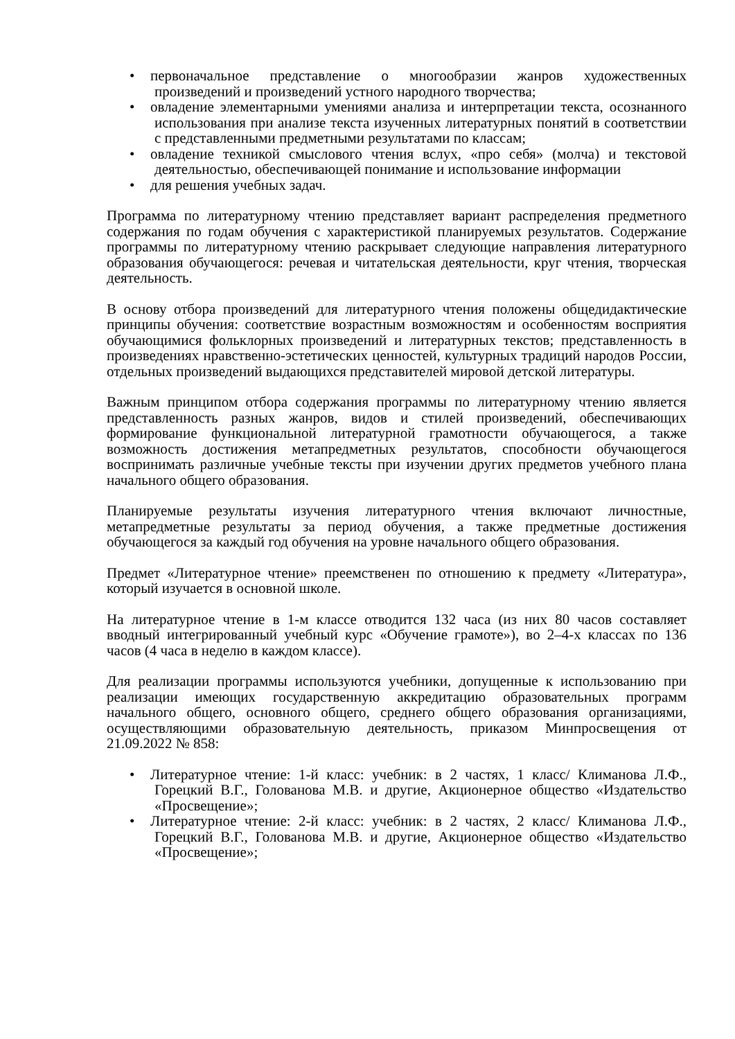• первоначальное представление о многообразии жанров художественных произведений и произведений устного народного творчества;
• овладение элементарными умениями анализа и интерпретации текста, осознанного использования при анализе текста изученных литературных понятий в соответствии с представленными предметными результатами по классам;
• овладение техникой смыслового чтения вслух, «про себя» (молча) и текстовой деятельностью, обеспечивающей понимание и использование информации
• для решения учебных задач.
Программа по литературному чтению представляет вариант распределения предметного содержания по годам обучения с характеристикой планируемых результатов. Содержание программы по литературному чтению раскрывает следующие направления литературного образования обучающегося: речевая и читательская деятельности, круг чтения, творческая деятельность.
В основу отбора произведений для литературного чтения положены общедидактические принципы обучения: соответствие возрастным возможностям и особенностям восприятия обучающимися фольклорных произведений и литературных текстов; представленность в произведениях нравственно-эстетических ценностей, культурных традиций народов России, отдельных произведений выдающихся представителей мировой детской литературы.
Важным принципом отбора содержания программы по литературному чтению является представленность разных жанров, видов и стилей произведений, обеспечивающих формирование функциональной литературной грамотности обучающегося, а также возможность достижения метапредметных результатов, способности обучающегося воспринимать различные учебные тексты при изучении других предметов учебного плана начального общего образования.
Планируемые результаты изучения литературного чтения включают личностные, метапредметные результаты за период обучения, а также предметные достижения обучающегося за каждый год обучения на уровне начального общего образования.
Предмет «Литературное чтение» преемственен по отношению к предмету «Литература», который изучается в основной школе.
На литературное чтение в 1-м классе отводится 132 часа (из них 80 часов составляет вводный интегрированный учебный курс «Обучение грамоте»), во 2–4-х классах по 136 часов (4 часа в неделю в каждом классе).
Для реализации программы используются учебники, допущенные к использованию при реализации имеющих государственную аккредитацию образовательных программ начального общего, основного общего, среднего общего образования организациями, осуществляющими образовательную деятельность, приказом Минпросвещения от 21.09.2022 № 858:
• Литературное чтение: 1-й класс: учебник: в 2 частях, 1 класс/ Климанова Л.Ф., Горецкий В.Г., Голованова М.В. и другие, Акционерное общество «Издательство «Просвещение»;
• Литературное чтение: 2-й класс: учебник: в 2 частях, 2 класс/ Климанова Л.Ф., Горецкий В.Г., Голованова М.В. и другие, Акционерное общество «Издательство «Просвещение»;